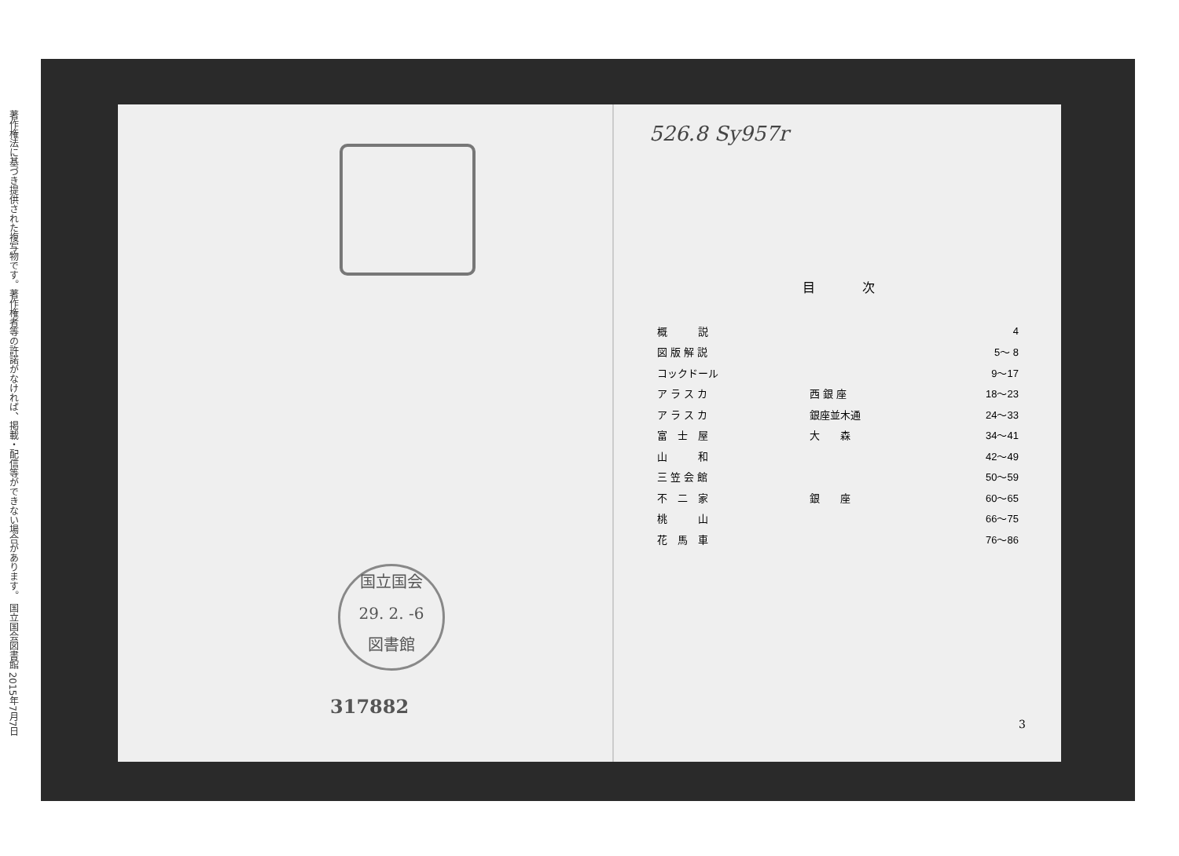著作権法に基づき提供された複写物です。著作権者等の許諾がなければ、掲載・配信等ができない場合があります。 国立国会図書館 2015年7月7日
国立国会
29. 2. -6
図書館
317882
526.8 Sy957r
目次
| 概 説 | | 4 |
| 図 版 解 説 | | 5～ 8 |
| コックドール | | 9～17 |
| ア ラ ス カ | 西 銀 座 | 18～23 |
| ア ラ ス カ | 銀座並木通 | 24～33 |
| 富 士 屋 | 大 森 | 34～41 |
| 山 和 | | 42～49 |
| 三 笠 会 館 | | 50～59 |
| 不 二 家 | 銀 座 | 60～65 |
| 桃 山 | | 66～75 |
| 花 馬 車 | | 76～86 |
3